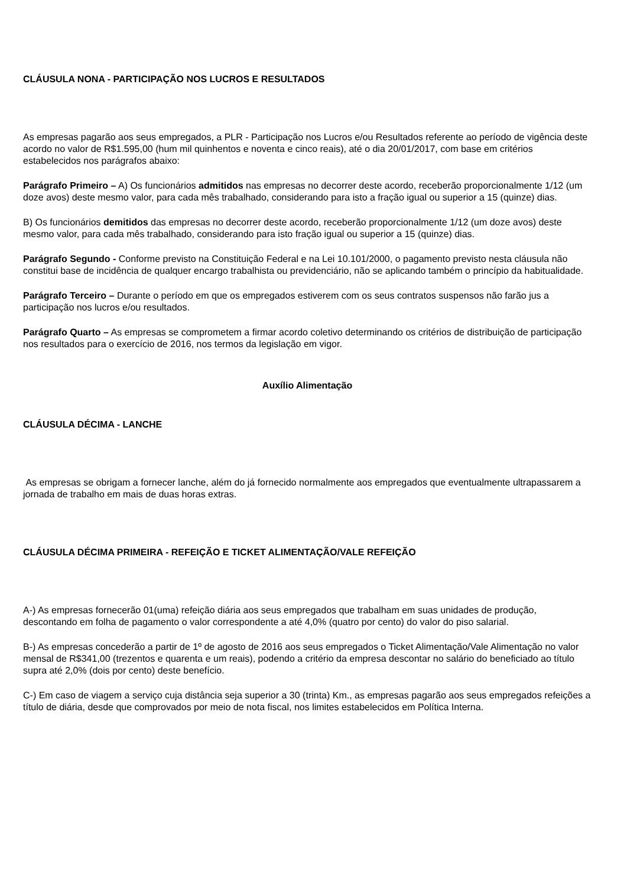CLÁUSULA NONA - PARTICIPAÇÃO NOS LUCROS E RESULTADOS
As empresas pagarão aos seus empregados, a PLR - Participação nos Lucros e/ou Resultados referente ao período de vigência deste acordo no valor de R$1.595,00 (hum mil quinhentos e noventa e cinco reais), até o dia 20/01/2017, com base em critérios estabelecidos nos parágrafos abaixo:
Parágrafo Primeiro – A) Os funcionários admitidos nas empresas no decorrer deste acordo, receberão proporcionalmente 1/12 (um doze avos) deste mesmo valor, para cada mês trabalhado, considerando para isto a fração igual ou superior a 15 (quinze) dias.
B) Os funcionários demitidos das empresas no decorrer deste acordo, receberão proporcionalmente 1/12 (um doze avos) deste mesmo valor, para cada mês trabalhado, considerando para isto fração igual ou superior a 15 (quinze) dias.
Parágrafo Segundo - Conforme previsto na Constituição Federal e na Lei 10.101/2000, o pagamento previsto nesta cláusula não constitui base de incidência de qualquer encargo trabalhista ou previdenciário, não se aplicando também o princípio da habitualidade.
Parágrafo Terceiro – Durante o período em que os empregados estiverem com os seus contratos suspensos não farão jus a participação nos lucros e/ou resultados.
Parágrafo Quarto – As empresas se comprometem a firmar acordo coletivo determinando os critérios de distribuição de participação nos resultados para o exercício de 2016, nos termos da legislação em vigor.
Auxílio Alimentação
CLÁUSULA DÉCIMA - LANCHE
As empresas se obrigam a fornecer lanche, além do já fornecido normalmente aos empregados que eventualmente ultrapassarem a jornada de trabalho em mais de duas horas extras.
CLÁUSULA DÉCIMA PRIMEIRA - REFEIÇÃO E TICKET ALIMENTAÇÃO/VALE REFEIÇÃO
A-) As empresas fornecerão 01(uma) refeição diária aos seus empregados que trabalham em suas unidades de produção, descontando em folha de pagamento o valor correspondente a até 4,0% (quatro por cento) do valor do piso salarial.
B-) As empresas concederão a partir de 1º de agosto de 2016 aos seus empregados o Ticket Alimentação/Vale Alimentação no valor mensal de R$341,00 (trezentos e quarenta e um reais), podendo a critério da empresa descontar no salário do beneficiado ao título supra até 2,0% (dois por cento) deste benefício.
C-) Em caso de viagem a serviço cuja distância seja superior a 30 (trinta) Km., as empresas pagarão aos seus empregados refeições a título de diária, desde que comprovados por meio de nota fiscal, nos limites estabelecidos em Política Interna.